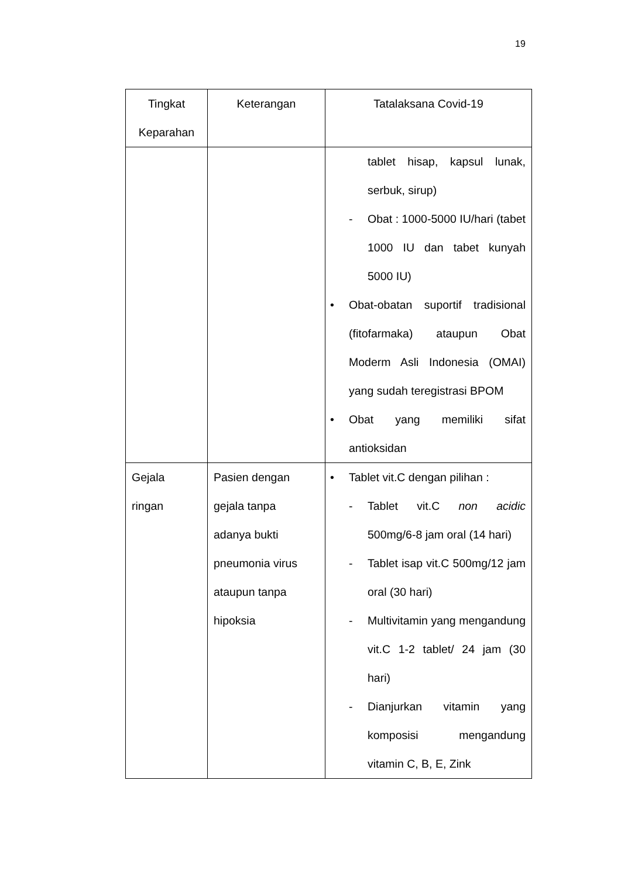19
| Tingkat Keparahan | Keterangan | Tatalaksana Covid-19 |
| --- | --- | --- |
| | | tablet hisap, kapsul lunak, serbuk, sirup) - Obat : 1000-5000 IU/hari (tabet 1000 IU dan tabet kunyah 5000 IU) • Obat-obatan suportif tradisional (fitofarmaka) ataupun Obat Moderm Asli Indonesia (OMAI) yang sudah teregistrasi BPOM • Obat yang memiliki sifat antioksidan |
| Gejala ringan | Pasien dengan gejala tanpa adanya bukti pneumonia virus ataupun tanpa hipoksia | • Tablet vit.C dengan pilihan : - Tablet vit.C non acidic 500mg/6-8 jam oral (14 hari) - Tablet isap vit.C 500mg/12 jam oral (30 hari) - Multivitamin yang mengandung vit.C 1-2 tablet/ 24 jam (30 hari) - Dianjurkan vitamin yang komposisi mengandung vitamin C, B, E, Zink |